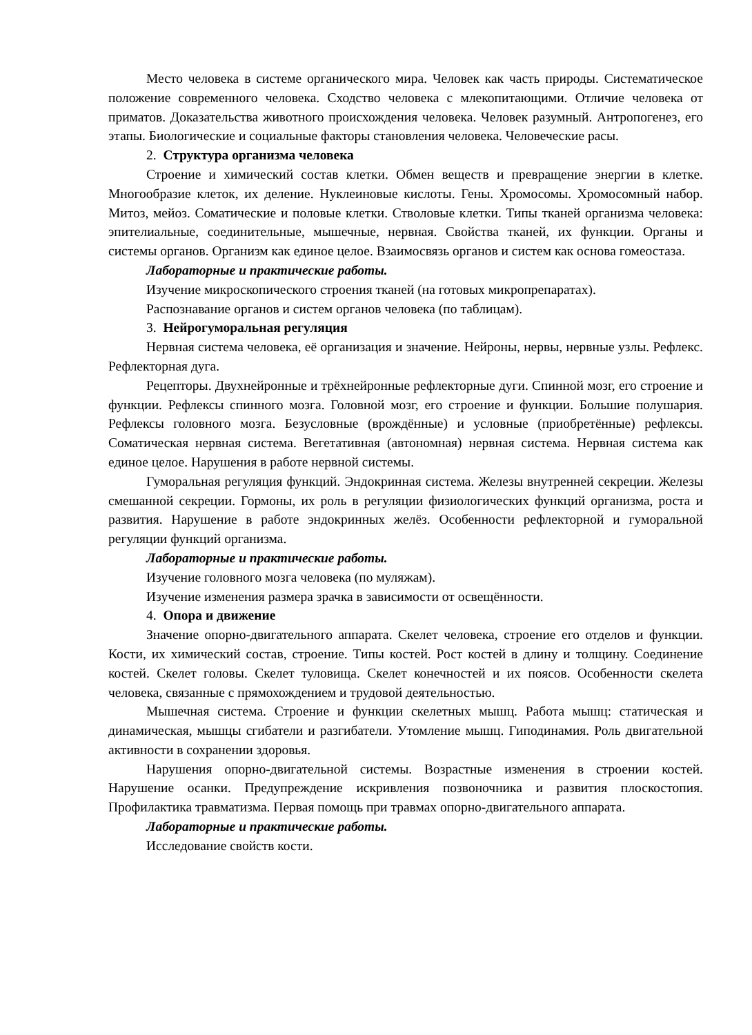Место человека в системе органического мира. Человек как часть природы. Систематическое положение современного человека. Сходство человека с млекопитающими. Отличие человека от приматов. Доказательства животного происхождения человека. Человек разумный. Антропогенез, его этапы. Биологические и социальные факторы становления человека. Человеческие расы.
2. Структура организма человека
Строение и химический состав клетки. Обмен веществ и превращение энергии в клетке. Многообразие клеток, их деление. Нуклеиновые кислоты. Гены. Хромосомы. Хромосомный набор. Митоз, мейоз. Соматические и половые клетки. Стволовые клетки. Типы тканей организма человека: эпителиальные, соединительные, мышечные, нервная. Свойства тканей, их функции. Органы и системы органов. Организм как единое целое. Взаимосвязь органов и систем как основа гомеостаза.
Лабораторные и практические работы.
Изучение микроскопического строения тканей (на готовых микропрепаратах).
Распознавание органов и систем органов человека (по таблицам).
3. Нейрогуморальная регуляция
Нервная система человека, её организация и значение. Нейроны, нервы, нервные узлы. Рефлекс. Рефлекторная дуга.
Рецепторы. Двухнейронные и трёхнейронные рефлекторные дуги. Спинной мозг, его строение и функции. Рефлексы спинного мозга. Головной мозг, его строение и функции. Большие полушария. Рефлексы головного мозга. Безусловные (врождённые) и условные (приобретённые) рефлексы. Соматическая нервная система. Вегетативная (автономная) нервная система. Нервная система как единое целое. Нарушения в работе нервной системы.
Гуморальная регуляция функций. Эндокринная система. Железы внутренней секреции. Железы смешанной секреции. Гормоны, их роль в регуляции физиологических функций организма, роста и развития. Нарушение в работе эндокринных желёз. Особенности рефлекторной и гуморальной регуляции функций организма.
Лабораторные и практические работы.
Изучение головного мозга человека (по муляжам).
Изучение изменения размера зрачка в зависимости от освещённости.
4. Опора и движение
Значение опорно-двигательного аппарата. Скелет человека, строение его отделов и функции. Кости, их химический состав, строение. Типы костей. Рост костей в длину и толщину. Соединение костей. Скелет головы. Скелет туловища. Скелет конечностей и их поясов. Особенности скелета человека, связанные с прямохождением и трудовой деятельностью.
Мышечная система. Строение и функции скелетных мышц. Работа мышц: статическая и динамическая, мышцы сгибатели и разгибатели. Утомление мышц. Гиподинамия. Роль двигательной активности в сохранении здоровья.
Нарушения опорно-двигательной системы. Возрастные изменения в строении костей. Нарушение осанки. Предупреждение искривления позвоночника и развития плоскостопия. Профилактика травматизма. Первая помощь при травмах опорно-двигательного аппарата.
Лабораторные и практические работы.
Исследование свойств кости.